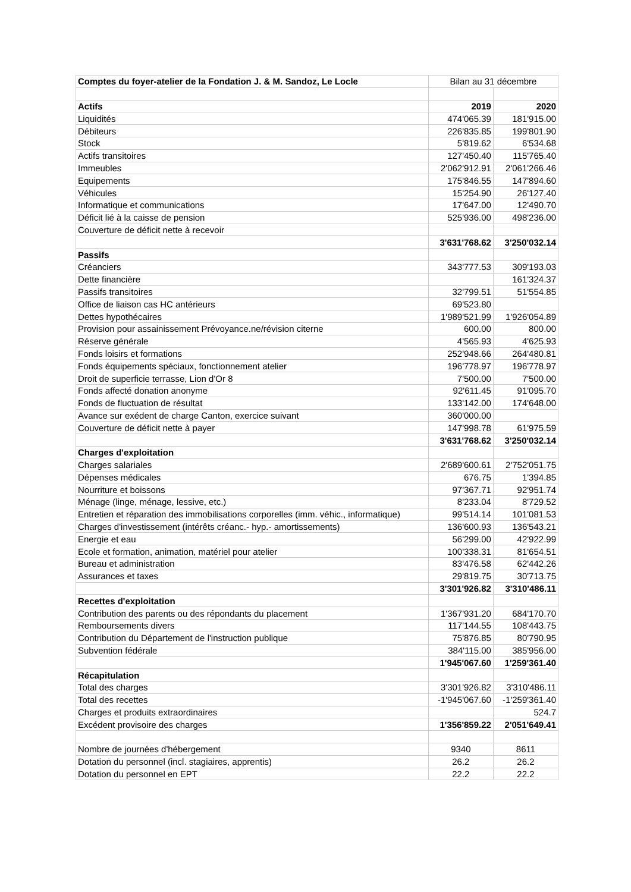| Comptes du foyer-atelier de la Fondation J. & M. Sandoz, Le Locle | Bilan au 31 décembre | |
| --- | --- | --- |
| Actifs | 2019 | 2020 |
| Liquidités | 474'065.39 | 181'915.00 |
| Débiteurs | 226'835.85 | 199'801.90 |
| Stock | 5'819.62 | 6'534.68 |
| Actifs transitoires | 127'450.40 | 115'765.40 |
| Immeubles | 2'062'912.91 | 2'061'266.46 |
| Equipements | 175'846.55 | 147'894.60 |
| Véhicules | 15'254.90 | 26'127.40 |
| Informatique et communications | 17'647.00 | 12'490.70 |
| Déficit lié à la caisse de pension | 525'936.00 | 498'236.00 |
| Couverture de déficit nette à recevoir | | |
| | 3'631'768.62 | 3'250'032.14 |
| Passifs | | |
| Créanciers | 343'777.53 | 309'193.03 |
| Dette financière | | 161'324.37 |
| Passifs transitoires | 32'799.51 | 51'554.85 |
| Office de liaison cas HC antérieurs | 69'523.80 | |
| Dettes hypothécaires | 1'989'521.99 | 1'926'054.89 |
| Provision pour assainissement Prévoyance.ne/révision citerne | 600.00 | 800.00 |
| Réserve générale | 4'565.93 | 4'625.93 |
| Fonds loisirs et formations | 252'948.66 | 264'480.81 |
| Fonds équipements spéciaux, fonctionnement atelier | 196'778.97 | 196'778.97 |
| Droit de superficie terrasse, Lion d'Or 8 | 7'500.00 | 7'500.00 |
| Fonds affecté donation anonyme | 92'611.45 | 91'095.70 |
| Fonds de fluctuation de résultat | 133'142.00 | 174'648.00 |
| Avance sur exédent de charge Canton, exercice suivant | 360'000.00 | |
| Couverture de déficit nette à payer | 147'998.78 | 61'975.59 |
| | 3'631'768.62 | 3'250'032.14 |
| Charges d'exploitation | | |
| Charges salariales | 2'689'600.61 | 2'752'051.75 |
| Dépenses médicales | 676.75 | 1'394.85 |
| Nourriture et boissons | 97'367.71 | 92'951.74 |
| Ménage (linge, ménage, lessive, etc.) | 8'233.04 | 8'729.52 |
| Entretien et réparation des immobilisations corporelles (imm. véhic., informatique) | 99'514.14 | 101'081.53 |
| Charges d'investissement (intérêts créanc.- hyp.- amortissements) | 136'600.93 | 136'543.21 |
| Energie et eau | 56'299.00 | 42'922.99 |
| Ecole et formation, animation, matériel pour atelier | 100'338.31 | 81'654.51 |
| Bureau et administration | 83'476.58 | 62'442.26 |
| Assurances et taxes | 29'819.75 | 30'713.75 |
| | 3'301'926.82 | 3'310'486.11 |
| Recettes d'exploitation | | |
| Contribution des parents ou des répondants du placement | 1'367'931.20 | 684'170.70 |
| Remboursements divers | 117'144.55 | 108'443.75 |
| Contribution du Département de l'instruction publique | 75'876.85 | 80'790.95 |
| Subvention fédérale | 384'115.00 | 385'956.00 |
| | 1'945'067.60 | 1'259'361.40 |
| Récapitulation | | |
| Total des charges | 3'301'926.82 | 3'310'486.11 |
| Total des recettes | -1'945'067.60 | -1'259'361.40 |
| Charges et produits extraordinaires | | 524.7 |
| Excédent provisoire des charges | 1'356'859.22 | 2'051'649.41 |
| Nombre de journées d'hébergement | 9340 | 8611 |
| Dotation du personnel (incl. stagiaires, apprentis) | 26.2 | 26.2 |
| Dotation du personnel en EPT | 22.2 | 22.2 |